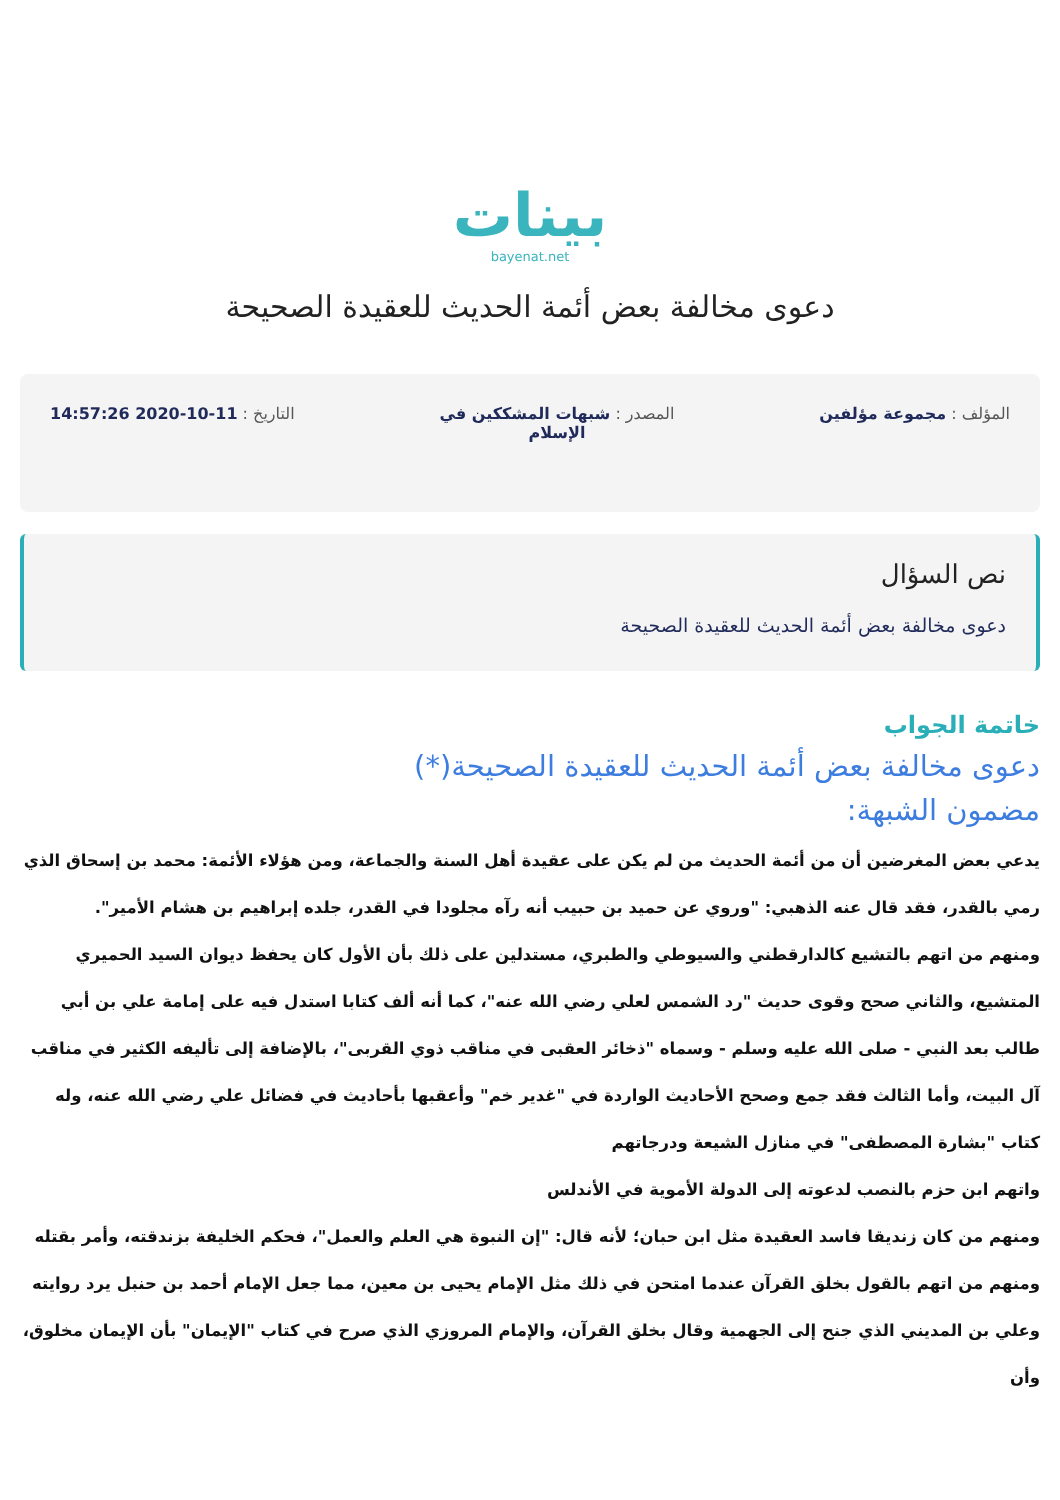بينات
bayenat.net
دعوى مخالفة بعض أئمة الحديث للعقيدة الصحيحة
المؤلف : مجموعة مؤلفين المصدر : شبهات المشككين في الإسلام
التاريخ : 11-10-2020 14:57:26
نص السؤال
دعوى مخالفة بعض أئمة الحديث للعقيدة الصحيحة
خاتمة الجواب
دعوى مخالفة بعض أئمة الحديث للعقيدة الصحيحة(*)
مضمون الشبهة:
يدعي بعض المغرضين أن من أئمة الحديث من لم يكن على عقيدة أهل السنة والجماعة، ومن هؤلاء الأئمة: محمد بن إسحاق الذي رمي بالقدر، فقد قال عنه الذهبي: "وروي عن حميد بن حبيب أنه رآه مجلودا في القدر، جلده إبراهيم بن هشام الأمير".
ومنهم من اتهم بالتشيع كالدارقطني والسيوطي والطبري، مستدلين على ذلك بأن الأول كان يحفظ ديوان السيد الحميري المتشيع، والثاني صحح وقوى حديث "رد الشمس لعلي رضي الله عنه"، كما أنه ألف كتابا استدل فيه على إمامة علي بن أبي طالب بعد النبي - صلى الله عليه وسلم - وسماه "ذخائر العقبى في مناقب ذوي القربى"، بالإضافة إلى تأليفه الكثير في مناقب آل البيت، وأما الثالث فقد جمع وصحح الأحاديث الواردة في "غدير خم" وأعقبها بأحاديث في فضائل علي رضي الله عنه، وله كتاب "بشارة المصطفى" في منازل الشيعة ودرجاتهم
واتهم ابن حزم بالنصب لدعوته إلى الدولة الأموية في الأندلس
ومنهم من كان زنديقا فاسد العقيدة مثل ابن حبان؛ لأنه قال: "إن النبوة هي العلم والعمل"، فحكم الخليفة بزندقته، وأمر بقتله
ومنهم من اتهم بالقول بخلق القرآن عندما امتحن في ذلك مثل الإمام يحيى بن معين، مما جعل الإمام أحمد بن حنبل يرد روايته
وعلي بن المديني الذي جنح إلى الجهمية وقال بخلق القرآن، والإمام المروزي الذي صرح في كتاب "الإيمان" بأن الإيمان مخلوق، وأن